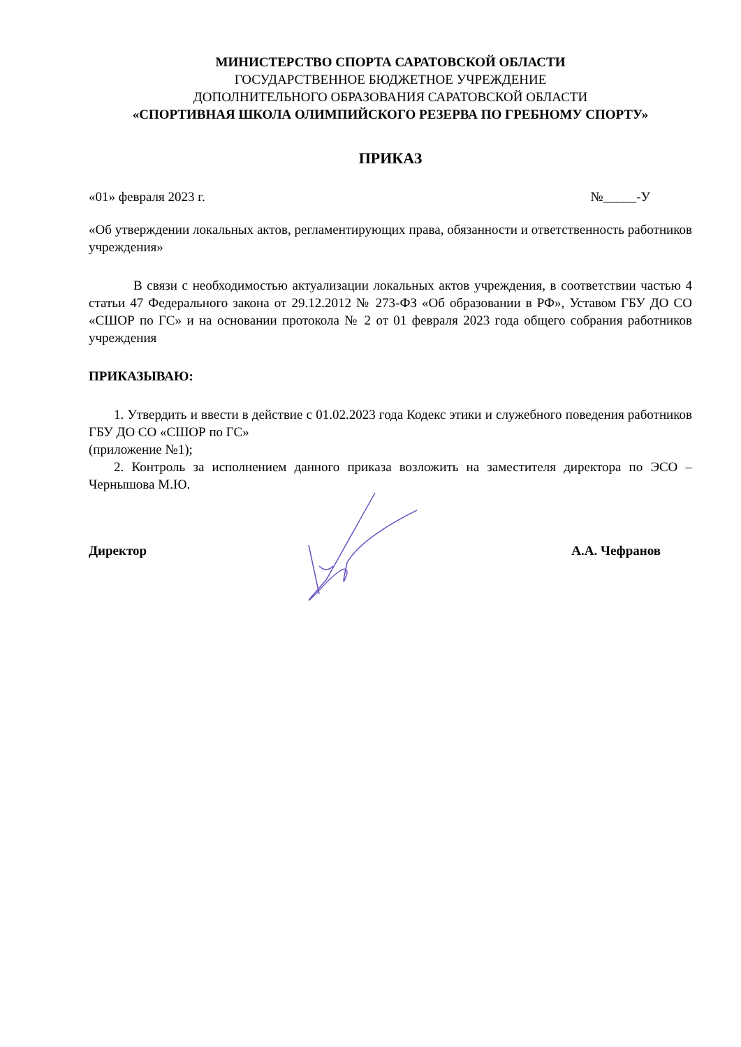МИНИСТЕРСТВО СПОРТА САРАТОВСКОЙ ОБЛАСТИ
ГОСУДАРСТВЕННОЕ БЮДЖЕТНОЕ УЧРЕЖДЕНИЕ
ДОПОЛНИТЕЛЬНОГО ОБРАЗОВАНИЯ САРАТОВСКОЙ ОБЛАСТИ
«СПОРТИВНАЯ ШКОЛА ОЛИМПИЙСКОГО РЕЗЕРВА ПО ГРЕБНОМУ СПОРТУ»
ПРИКАЗ
«01» февраля 2023 г. №_____-У
«Об утверждении локальных актов, регламентирующих права, обязанности и ответственность работников учреждения»
В связи с необходимостью актуализации локальных актов учреждения, в соответствии частью 4 статьи 47 Федерального закона от 29.12.2012 № 273-ФЗ «Об образовании в РФ», Уставом ГБУ ДО СО «СШОР по ГС» и на основании протокола № 2 от 01 февраля 2023 года общего собрания работников учреждения
ПРИКАЗЫВАЮ:
1. Утвердить и ввести в действие с 01.02.2023 года Кодекс этики и служебного поведения работников ГБУ ДО СО «СШОР по ГС»
(приложение №1);
2. Контроль за исполнением данного приказа возложить на заместителя директора по ЭСО – Чернышова М.Ю.
Директор А.А. Чефранов